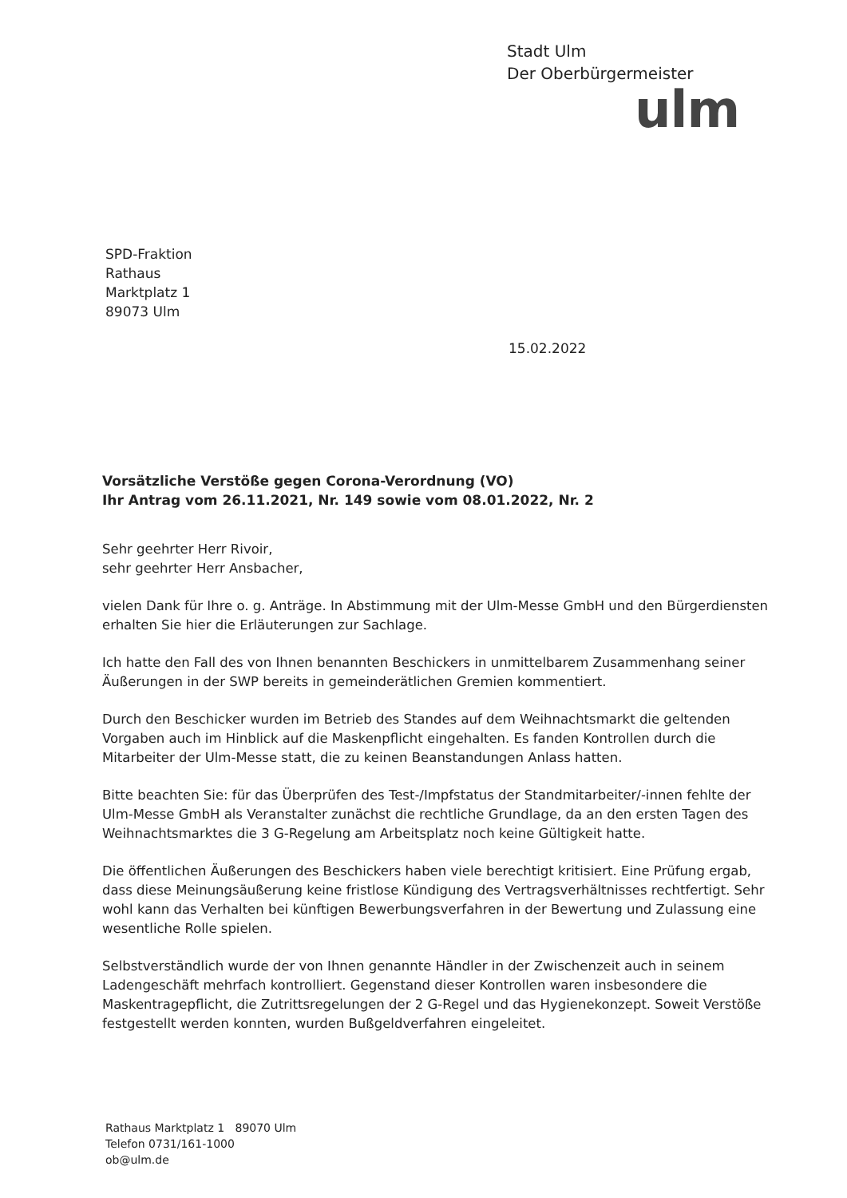Stadt Ulm
Der Oberbürgermeister
ulm
SPD-Fraktion
Rathaus
Marktplatz 1
89073 Ulm
15.02.2022
Vorsätzliche Verstöße gegen Corona-Verordnung (VO)
Ihr Antrag vom 26.11.2021, Nr. 149 sowie vom 08.01.2022, Nr. 2
Sehr geehrter Herr Rivoir,
sehr geehrter Herr Ansbacher,
vielen Dank für Ihre o. g. Anträge. In Abstimmung mit der Ulm-Messe GmbH und den Bürgerdiensten erhalten Sie hier die Erläuterungen zur Sachlage.
Ich hatte den Fall des von Ihnen benannten Beschickers in unmittelbarem Zusammenhang seiner Äußerungen in der SWP bereits in gemeinderätlichen Gremien kommentiert.
Durch den Beschicker wurden im Betrieb des Standes auf dem Weihnachtsmarkt die geltenden Vorgaben auch im Hinblick auf die Maskenpflicht eingehalten. Es fanden Kontrollen durch die Mitarbeiter der Ulm-Messe statt, die zu keinen Beanstandungen Anlass hatten.
Bitte beachten Sie: für das Überprüfen des Test-/Impfstatus der Standmitarbeiter/-innen fehlte der Ulm-Messe GmbH als Veranstalter zunächst die rechtliche Grundlage, da an den ersten Tagen des Weihnachtsmarktes die 3 G-Regelung am Arbeitsplatz noch keine Gültigkeit hatte.
Die öffentlichen Äußerungen des Beschickers haben viele berechtigt kritisiert. Eine Prüfung ergab, dass diese Meinungsäußerung keine fristlose Kündigung des Vertragsverhältnisses rechtfertigt. Sehr wohl kann das Verhalten bei künftigen Bewerbungsverfahren in der Bewertung und Zulassung eine wesentliche Rolle spielen.
Selbstverständlich wurde der von Ihnen genannte Händler in der Zwischenzeit auch in seinem Ladengeschäft mehrfach kontrolliert. Gegenstand dieser Kontrollen waren insbesondere die Maskentragepflicht, die Zutrittsregelungen der 2 G-Regel und das Hygienekonzept. Soweit Verstöße festgestellt werden konnten, wurden Bußgeldverfahren eingeleitet.
Rathaus Marktplatz 1 89070 Ulm
Telefon 0731/161-1000
ob@ulm.de